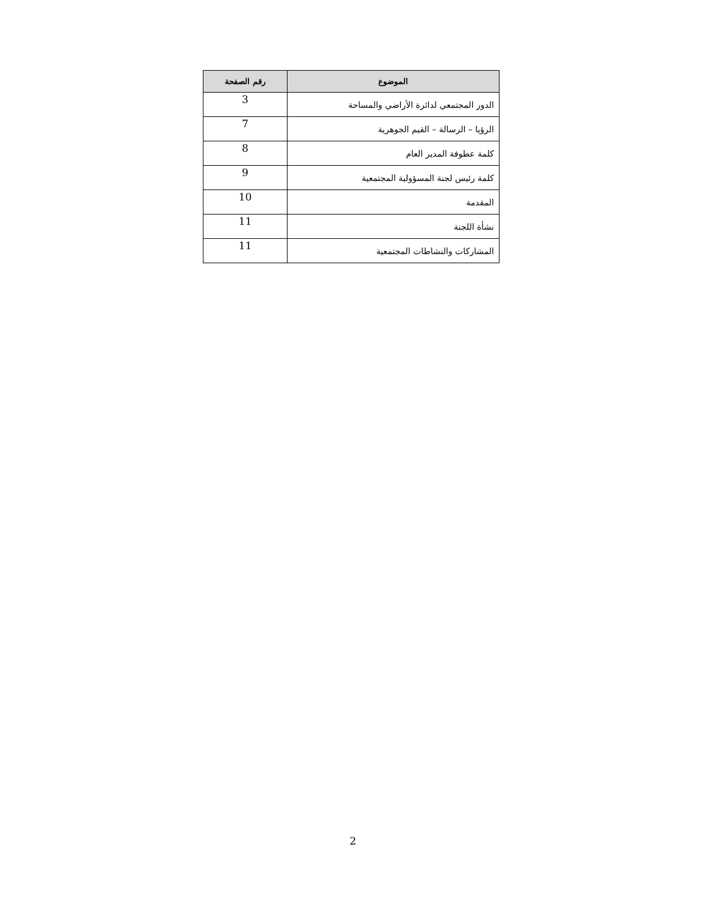| الموضوع | رقم الصفحة |
| --- | --- |
| الدور المجتمعي لدائرة الأراضي والمساحة | 3 |
| الرؤيا – الرسالة – القيم الجوهرية | 7 |
| كلمة عطوفة المدير العام | 8 |
| كلمة رئيس لجنة المسؤولية المجتمعية | 9 |
| المقدمة | 10 |
| نشأة اللجنة | 11 |
| المشاركات والنشاطات المجتمعية | 11 |
2